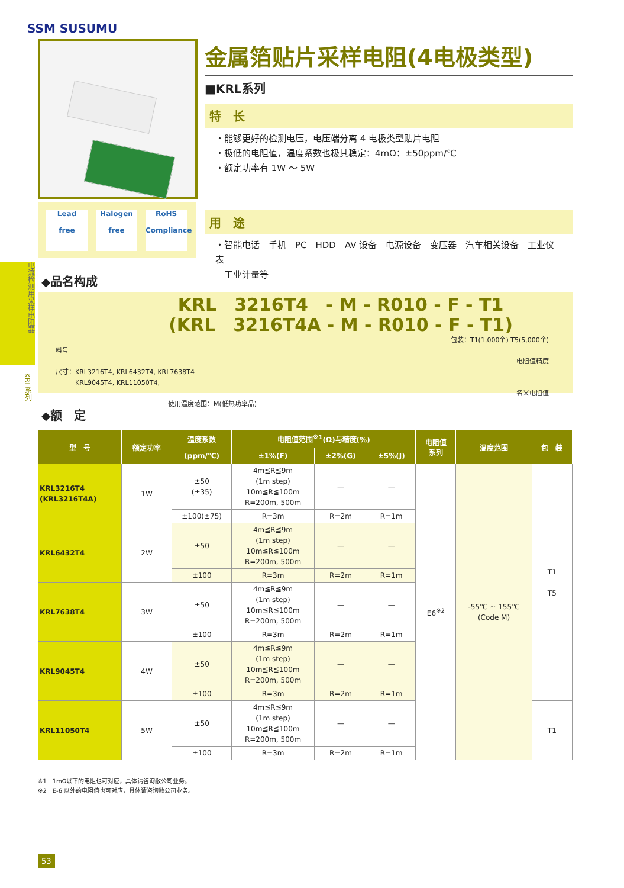SSM SUSUMU
Lead
free
Halogen
free
RoHS
Compliance
金属箔贴片采样电阻(4电极类型)
■KRL系列
特　长
・能够更好的检测电压，电压端分离 4 电极类型贴片电阻
・极低的电阻值，温度系数也极其稳定：4mΩ：±50ppm/℃
・额定功率有 1W ～ 5W
用　途
・智能电话　手机　PC　HDD　AV 设备　电源设备　变压器　汽车相关设备　工业仪表
　工业计量等
电流检测用采样电阻器
KRL系列
◆品名构成
KRL　3216T4　- M - R010 - F - T1
(KRL　3216T4A - M - R010 - F - T1)
包装：T1(1,000个) T5(5,000个)
料号
电阻值精度
尺寸：KRL3216T4, KRL6432T4, KRL7638T4
　　　KRL9045T4, KRL11050T4,
名义电阻值
使用温度范围：M(低热功率品)
◆额　定
| 型 号 | 额定功率 | 温度系数 | 电阻值范围<sup>※1</sup>(Ω)与精度(%) | | | 电阻值 系列 | 温度范围 | 包 装 |
| --- | --- | --- | --- | --- | --- | --- | --- | --- |
| | | (ppm/℃) | ±1%(F) | ±2%(G) | ±5%(J) | | | |
| KRL3216T4 (KRL3216T4A) | 1W | ±50 (±35) | 4m≦R≦9m (1m step) 10m≦R≦100m R=200m, 500m | — | — | E6<sup>※2</sup> | -55℃ ~ 155℃ (Code M) | T1 T5 |
| | | ±100(±75) | R=3m | R=2m | R=1m | | | |
| KRL6432T4 | 2W | ±50 | 4m≦R≦9m (1m step) 10m≦R≦100m R=200m, 500m | — | — | | | |
| | | ±100 | R=3m | R=2m | R=1m | | | |
| KRL7638T4 | 3W | ±50 | 4m≦R≦9m (1m step) 10m≦R≦100m R=200m, 500m | — | — | | | |
| | | ±100 | R=3m | R=2m | R=1m | | | |
| KRL9045T4 | 4W | ±50 | 4m≦R≦9m (1m step) 10m≦R≦100m R=200m, 500m | — | — | | | |
| | | ±100 | R=3m | R=2m | R=1m | | | |
| KRL11050T4 | 5W | ±50 | 4m≦R≦9m (1m step) 10m≦R≦100m R=200m, 500m | — | — | | | T1 |
| | | ±100 | R=3m | R=2m | R=1m | | | |
※1　1mΩ以下的电阻也可对应，具体请咨询敝公司业务。
※2　E-6 以外的电阻值也可对应，具体请咨询敝公司业务。
53